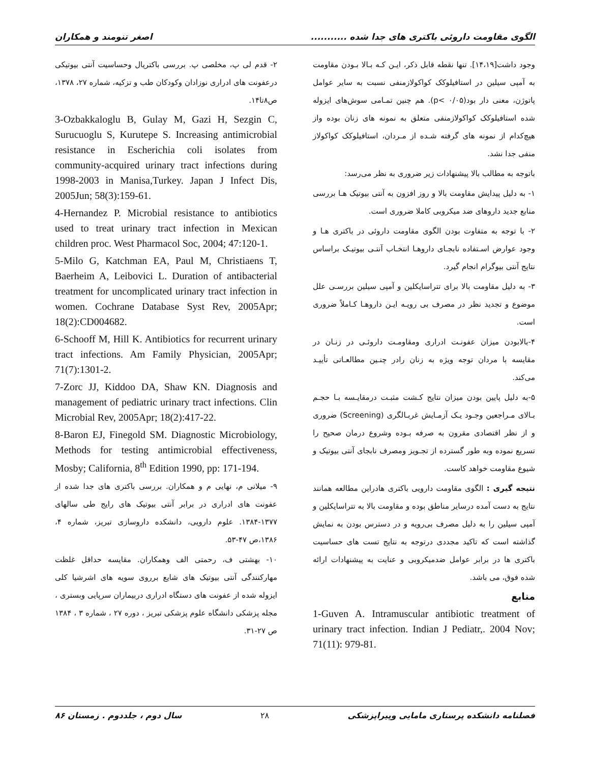الگوی مقاومت داروئی باکتری های جدا شده ........... اصغر تنومند و همکاران
وجود داشت[۱۴،۱۹]. تنها نقطه قابل ذکر، ایـن کـه بـالا بـودن مقاومت به آمپی سیلین در استافیلوکک کواکولازمنفی نسبت به سایر عوامل پاتوژن، معنی دار بود(p< ۰/۰۵). هم چنین تمـامی سوش‌های ایزوله شده استافیلوکک کواکولازمنفی متعلق به نمونه های زنان بوده واز هیچ‌کدام از نمونه های گرفته شـده از مـردان، استافیلوکک کواکولاز منفی جدا نشد.
باتوجه به مطالب بالا پیشنهادات زیر ضروری به نظر می‌رسد:
۱- به دلیل پیدایش مقاومت بالا و روز افزون به آنتی بیوتیک هـا بررسی منابع جدید داروهای ضد میکروبی کاملا ضروری است.
۲- با توجه به متفاوت بودن الگوی مقاومت داروئی در باکتری هـا و وجود عوارض اسـتفاده نابجـای داروهـا انتخـاب آنتـی بیوتیـک براساس نتایج آنتی بیوگرام انجام گیرد.
۳- به دلیل مقاومت بالا برای تتراسایکلین و آمپی سیلین بررسـی علل موضوع و تجدید نظر در مصرف بی رویـه ایـن داروهـا کـاملاً ضروری است.
۴-بالابودن میزان عفونـت ادراری ومقاومـت داروئـی در زنـان در مقایسه با مردان توجه ویژه به زنان رادر چنـین مطالعـاتی تأییـد می‌کند.
۵-به دلیل پایین بودن میزان نتایج کـشت مثبـت درمقایـسه بـا حجـم بـالای مـراجعین وجـود یـک آزمـایش غربـالگری (Screening) ضروری و از نظر اقتصادی مقرون به صرفه بـوده وشروع درمان صحیح را تسریع نموده وبه طور گسترده از تجـویز ومصرف نابجای آنتی بیوتیک و شیوع مقاومت خواهد کاست.
نتیجه گیری : الگوی مقاومت دارویی باکتری هادراین مطالعه همانند نتایج به دست آمده درسایر مناطق بوده و مقاومت بالا به تتراسایکلین و آمپی سیلین را به دلیل مصرف بی‌رویه و در دسترس بودن به نمایش گذاشته است که تاکید مجددی درتوجه به نتایج تست های حساسیت باکتری ها در برابر عوامل ضدمیکروبی و عنایت به پیشنهادات ارائه شده فوق، می باشد.
منابع
1-Guven A. Intramuscular antibiotic treatment of urinary tract infection. Indian J Pediatr,. 2004 Nov; 71(11): 979-81.
۲- قدم لی پ، مخلصی پ. بررسی باکتریال وحساسیت آنتی بیوتیکی درعفونت های ادراری نوزادان وکودکان طب و تزکیه، شماره ۲۷، ۱۳۷۸، ص۸تا۱۴.
3-Ozbakkaloglu B, Gulay M, Gazi H, Sezgin C, Surucuoglu S, Kurutepe S. Increasing antimicrobial resistance in Escherichia coli isolates from community-acquired urinary tract infections during 1998-2003 in Manisa,Turkey. Japan J Infect Dis, 2005Jun; 58(3):159-61.
4-Hernandez P. Microbial resistance to antibiotics used to treat urinary tract infection in Mexican children proc. West Pharmacol Soc, 2004; 47:120-1.
5-Milo G, Katchman EA, Paul M, Christiaens T, Baerheim A, Leibovici L. Duration of antibacterial treatment for uncomplicated urinary tract infection in women. Cochrane Database Syst Rev, 2005Apr; 18(2):CD004682.
6-Schooff M, Hill K. Antibiotics for recurrent urinary tract infections. Am Family Physician, 2005Apr; 71(7):1301-2.
7-Zorc JJ, Kiddoo DA, Shaw KN. Diagnosis and management of pediatric urinary tract infections. Clin Microbial Rev, 2005Apr; 18(2):417-22.
8-Baron EJ, Finegold SM. Diagnostic Microbiology, Methods for testing antimicrobial effectiveness, Mosby; California, 8<sup>th</sup> Edition 1990, pp: 171-194.
۹- میلانی م، نهایی م و همکاران. بررسی باکتری های جدا شده از عفونت های ادراری در برابر آنتی بیوتیک های رایج طی سالهای ۱۳۷۷-۱۳۸۴. علوم دارویی، دانشکده داروسازی تبریز، شماره ۴، ۱۳۸۶،ص ۴۷-۵۳.
۱۰- بهشتی ف، رحمتی الف وهمکاران. مقایسه حداقل غلظت مهارکنندگی آنتی بیوتیک های شایع برروی سویه های اشرشیا کلی ایزوله شده از عفونت های دستگاه ادراری دربیماران سرپایی وبستری ، مجله پزشکی دانشگاه علوم پزشکی تبریز ، دوره ۲۷ ، شماره ۳ ، ۱۳۸۴ ص ۲۷-۳۱.
فصلنامه دانشکده پرستاری مامایی وپیراپزشکی ۲۸ سال دوم ، جلددوم . زمستان ۸۶